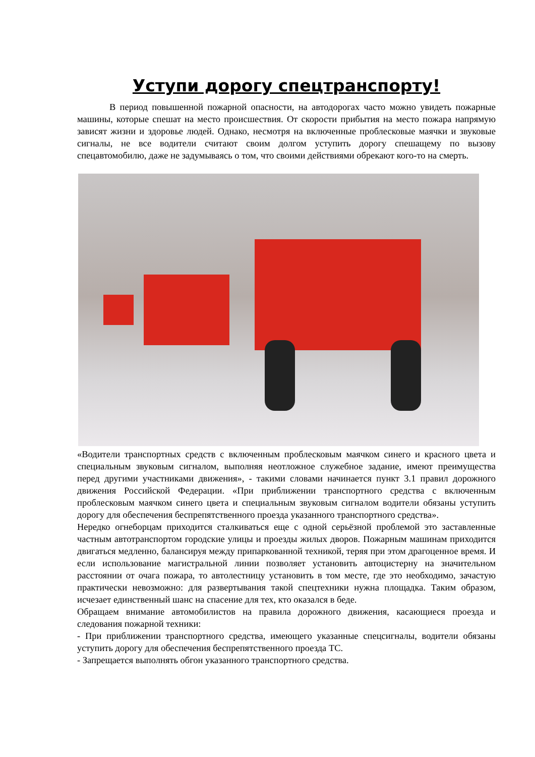Уступи дорогу спецтранспорту!
В период повышенной пожарной опасности, на автодорогах часто можно увидеть пожарные машины, которые спешат на место происшествия. От скорости прибытия на место пожара напрямую зависят жизни и здоровье людей. Однако, несмотря на включенные проблесковые маячки и звуковые сигналы, не все водители считают своим долгом уступить дорогу спешащему по вызову спецавтомобилю, даже не задумываясь о том, что своими действиями обрекают кого-то на смерть.
«Водители транспортных средств с включенным проблесковым маячком синего и красного цвета и специальным звуковым сигналом, выполняя неотложное служебное задание, имеют преимущества перед другими участниками движения», - такими словами начинается пункт 3.1 правил дорожного движения Российской Федерации. «При приближении транспортного средства с включенным проблесковым маячком синего цвета и специальным звуковым сигналом водители обязаны уступить дорогу для обеспечения беспрепятственного проезда указанного транспортного средства».
Нередко огнеборцам приходится сталкиваться еще с одной серьёзной проблемой это заставленные частным автотранспортом городские улицы и проезды жилых дворов. Пожарным машинам приходится двигаться медленно, балансируя между припаркованной техникой, теряя при этом драгоценное время. И если использование магистральной линии позволяет установить автоцистерну на значительном расстоянии от очага пожара, то автолестницу установить в том месте, где это необходимо, зачастую практически невозможно: для развертывания такой спецтехники нужна площадка. Таким образом, исчезает единственный шанс на спасение для тех, кто оказался в беде.
Обращаем внимание автомобилистов на правила дорожного движения, касающиеся проезда и следования пожарной техники:
- При приближении транспортного средства, имеющего указанные спецсигналы, водители обязаны уступить дорогу для обеспечения беспрепятственного проезда ТС.
- Запрещается выполнять обгон указанного транспортного средства.